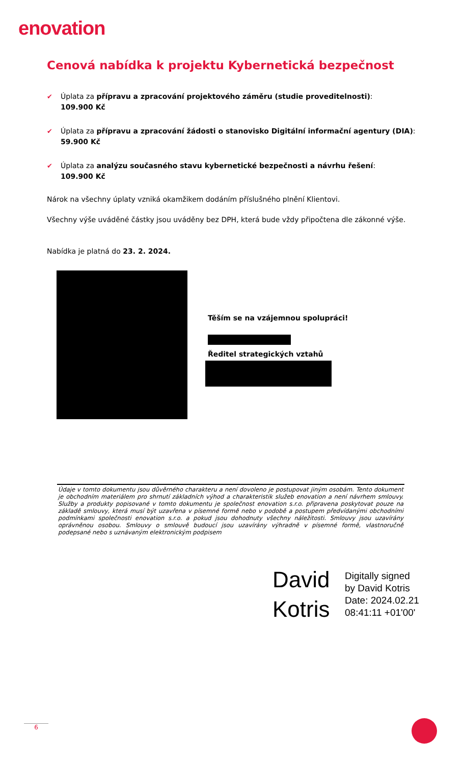enovation
Cenová nabídka k projektu Kybernetická bezpečnost
✔ Úplata za přípravu a zpracování projektového záměru (studie proveditelnosti):
109.900 Kč
✔ Úplata za přípravu a zpracování žádosti o stanovisko Digitální informační agentury (DIA):
59.900 Kč
✔ Úplata za analýzu současného stavu kybernetické bezpečnosti a návrhu řešení:
109.900 Kč
Nárok na všechny úplaty vzniká okamžikem dodáním příslušného plnění Klientovi.
Všechny výše uváděné částky jsou uváděny bez DPH, která bude vždy připočtena dle zákonné výše.
Nabídka je platná do 23. 2. 2024.
Těším se na vzájemnou spolupráci!
Ředitel strategických vztahů
Údaje v tomto dokumentu jsou důvěrného charakteru a není dovoleno je postupovat jiným osobám. Tento dokument je obchodním materiálem pro shrnutí základních výhod a charakteristik služeb enovation a není návrhem smlouvy. Služby a produkty popisované v tomto dokumentu je společnost enovation s.r.o. připravena poskytovat pouze na základě smlouvy, která musí být uzavřena v písemné formě nebo v podobě a postupem předvídanými obchodními podmínkami společnosti enovation s.r.o. a pokud jsou dohodnuty všechny náležitosti. Smlouvy jsou uzavírány oprávněnou osobou. Smlouvy o smlouvě budoucí jsou uzavírány výhradně v písemné formě, vlastnoručně podepsané nebo s uznávaným elektronickým podpisem
David Kotris
Digitally signed
by David Kotris
Date: 2024.02.21
08:41:11 +01'00'
6